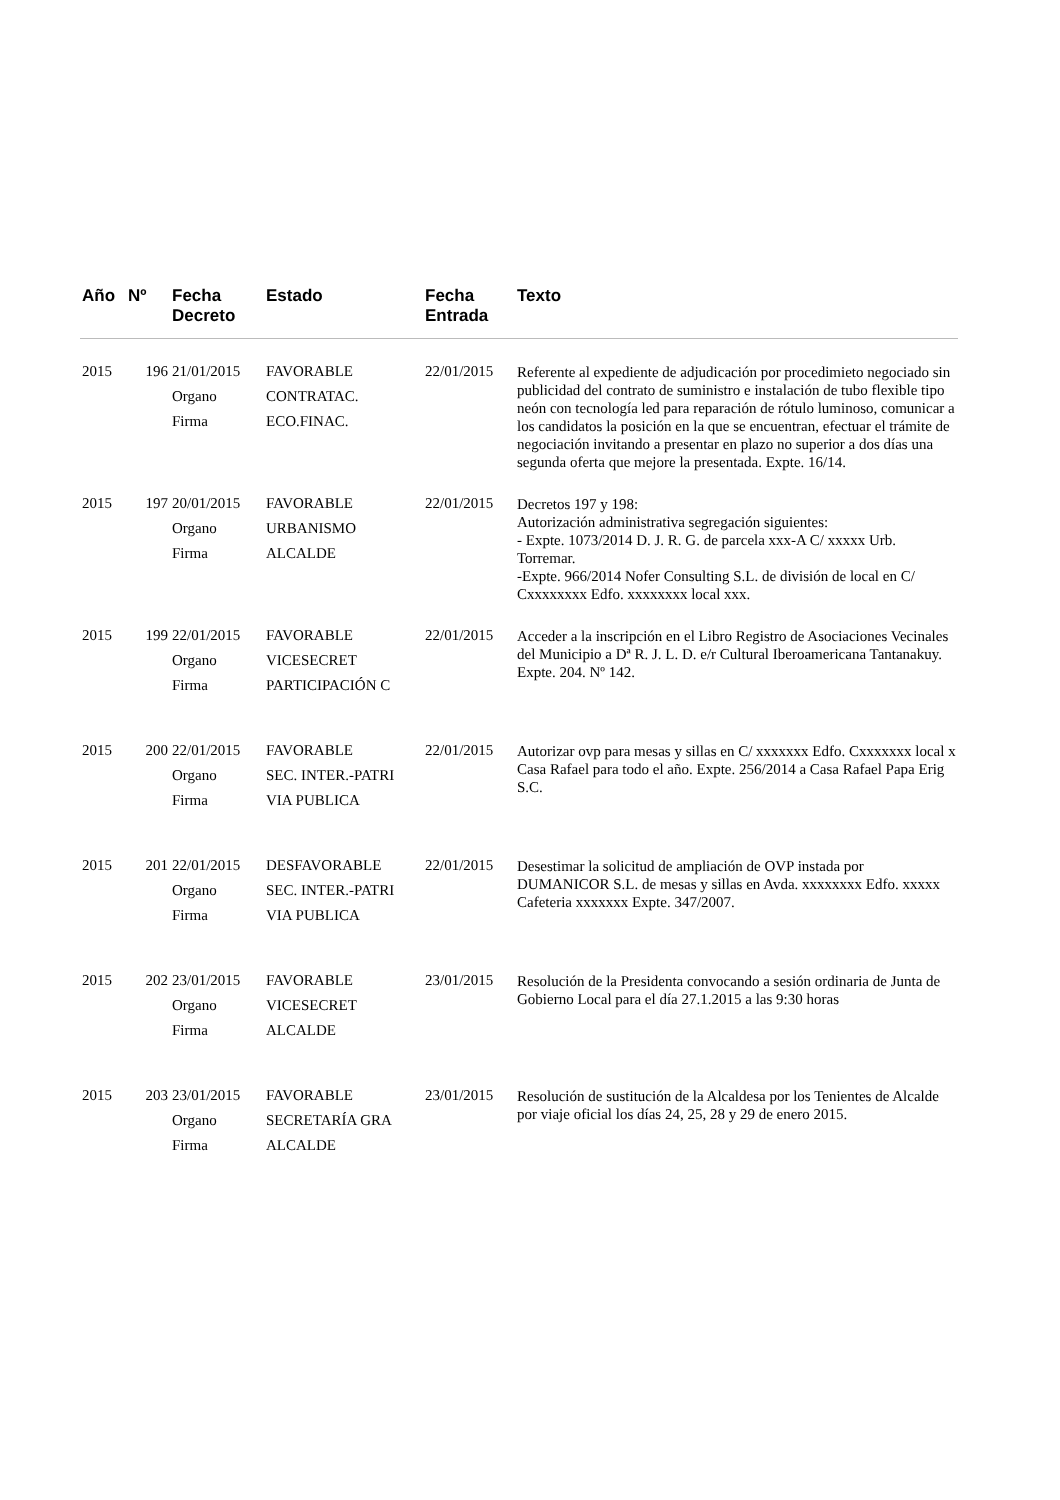| Año | Nº | Fecha Decreto | Estado | Fecha Entrada | Texto |
| --- | --- | --- | --- | --- | --- |
| 2015 | 196 | 21/01/2015 Organo Firma | FAVORABLE CONTRATAC. ECO.FINAC. | 22/01/2015 | Referente al expediente de adjudicación por procedimieto negociado sin publicidad del contrato de suministro e instalación de tubo flexible tipo neón con tecnología led para reparación de rótulo luminoso, comunicar a los candidatos la posición en la que se encuentran, efectuar el trámite de negociación invitando a presentar en plazo no superior a dos días una segunda oferta que mejore la presentada. Expte. 16/14. |
| 2015 | 197 | 20/01/2015 Organo Firma | FAVORABLE URBANISMO ALCALDE | 22/01/2015 | Decretos 197 y 198: Autorización administrativa segregación siguientes: - Expte. 1073/2014 D. J. R. G. de parcela xxx-A C/ xxxxx Urb. Torremar. -Expte. 966/2014 Nofer Consulting S.L. de división de local en C/ Cxxxxxxxx Edfo. xxxxxxxx local xxx. |
| 2015 | 199 | 22/01/2015 Organo Firma | FAVORABLE VICESECRET PARTICIPACIÓN C | 22/01/2015 | Acceder a la inscripción en el Libro Registro de Asociaciones Vecinales del Municipio a Dª R. J. L. D. e/r Cultural Iberoamericana Tantanakuy. Expte. 204. Nº 142. |
| 2015 | 200 | 22/01/2015 Organo Firma | FAVORABLE SEC. INTER.-PATRI VIA PUBLICA | 22/01/2015 | Autorizar ovp para mesas y sillas en C/ xxxxxxx Edfo. Cxxxxxxx local x Casa Rafael para todo el año. Expte. 256/2014 a Casa Rafael Papa Erig S.C. |
| 2015 | 201 | 22/01/2015 Organo Firma | DESFAVORABLE SEC. INTER.-PATRI VIA PUBLICA | 22/01/2015 | Desestimar la solicitud de ampliación de OVP instada por DUMANICOR S.L. de mesas y sillas en Avda. xxxxxxxx Edfo. xxxxx Cafeteria xxxxxxx Expte. 347/2007. |
| 2015 | 202 | 23/01/2015 Organo Firma | FAVORABLE VICESECRET ALCALDE | 23/01/2015 | Resolución de la Presidenta convocando a sesión ordinaria de Junta de Gobierno Local para el día 27.1.2015 a las 9:30 horas |
| 2015 | 203 | 23/01/2015 Organo Firma | FAVORABLE SECRETARÍA GRA ALCALDE | 23/01/2015 | Resolución de sustitución de la Alcaldesa por los Tenientes de Alcalde por viaje oficial los días 24, 25, 28 y 29 de enero 2015. |